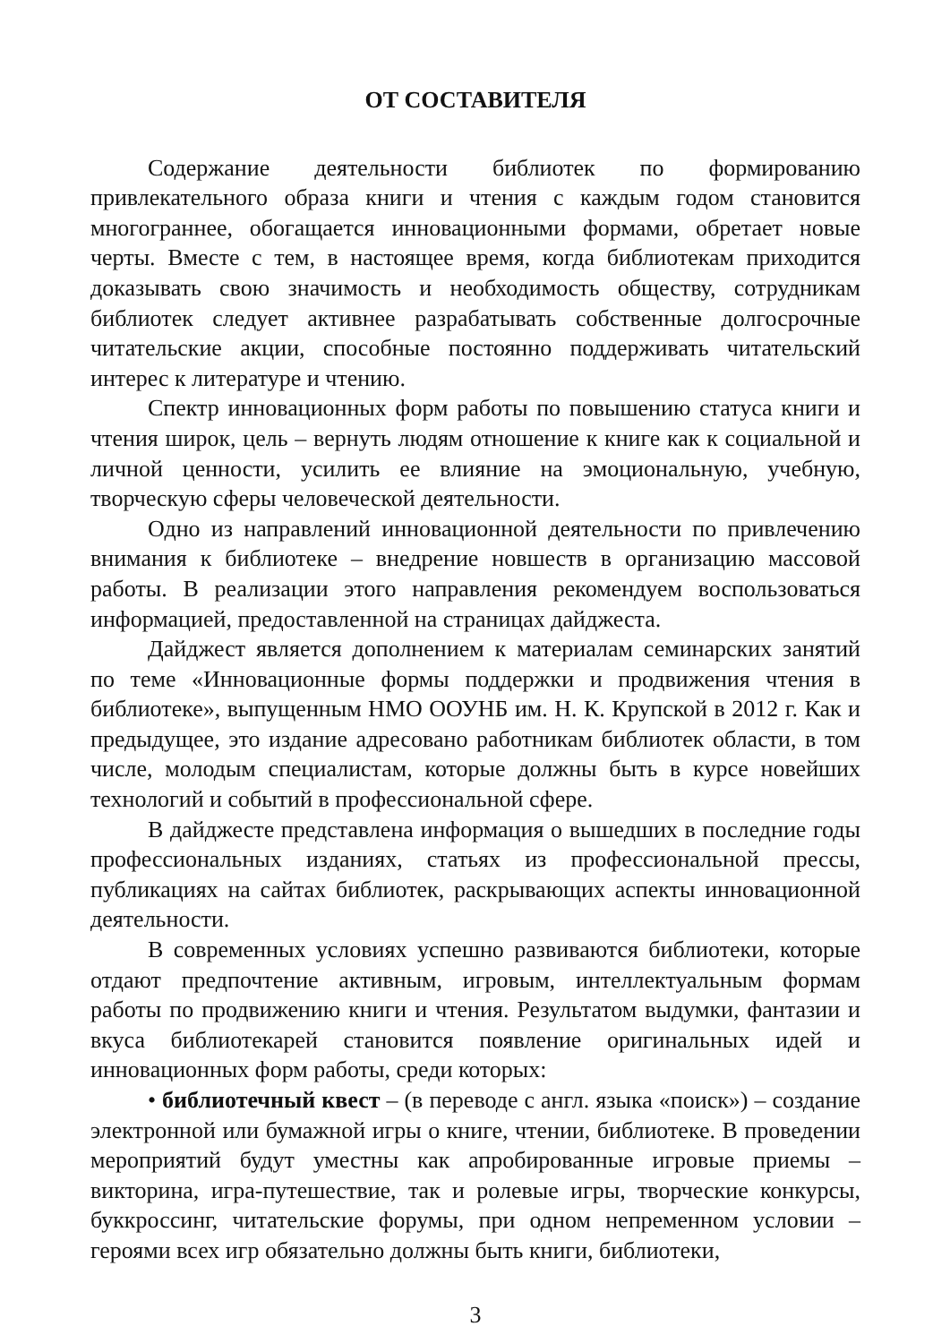ОТ СОСТАВИТЕЛЯ
Содержание деятельности библиотек по формированию привлекательного образа книги и чтения с каждым годом становится многограннее, обогащается инновационными формами, обретает новые черты. Вместе с тем, в настоящее время, когда библиотекам приходится доказывать свою значимость и необходимость обществу, сотрудникам библиотек следует активнее разрабатывать собственные долгосрочные читательские акции, способные постоянно поддерживать читательский интерес к литературе и чтению.
Спектр инновационных форм работы по повышению статуса книги и чтения широк, цель – вернуть людям отношение к книге как к социальной и личной ценности, усилить ее влияние на эмоциональную, учебную, творческую сферы человеческой деятельности.
Одно из направлений инновационной деятельности по привлечению внимания к библиотеке – внедрение новшеств в организацию массовой работы. В реализации этого направления рекомендуем воспользоваться информацией, предоставленной на страницах дайджеста.
Дайджест является дополнением к материалам семинарских занятий по теме «Инновационные формы поддержки и продвижения чтения в библиотеке», выпущенным НМО ООУНБ им. Н. К. Крупской в 2012 г. Как и предыдущее, это издание адресовано работникам библиотек области, в том числе, молодым специалистам, которые должны быть в курсе новейших технологий и событий в профессиональной сфере.
В дайджесте представлена информация о вышедших в последние годы профессиональных изданиях, статьях из профессиональной прессы, публикациях на сайтах библиотек, раскрывающих аспекты инновационной деятельности.
В современных условиях успешно развиваются библиотеки, которые отдают предпочтение активным, игровым, интеллектуальным формам работы по продвижению книги и чтения. Результатом выдумки, фантазии и вкуса библиотекарей становится появление оригинальных идей и инновационных форм работы, среди которых:
• библиотечный квест – (в переводе с англ. языка «поиск») – создание электронной или бумажной игры о книге, чтении, библиотеке. В проведении мероприятий будут уместны как апробированные игровые приемы – викторина, игра-путешествие, так и ролевые игры, творческие конкурсы, буккроссинг, читательские форумы, при одном непременном условии – героями всех игр обязательно должны быть книги, библиотеки,
3